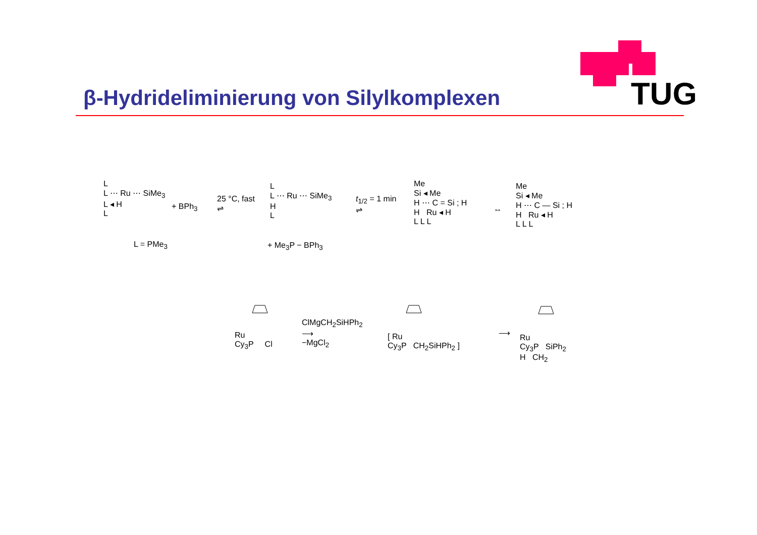TUG
β-Hydrideliminierung von Silylkomplexen
L
L ⋯ Ru ⋯ SiMe<sub>3</sub>
L ◂ H
L
L = PMe<sub>3</sub>
+ BPh<sub>3</sub>
25 °C, fast
⇌
L
L ⋯ Ru ⋯ SiMe<sub>3</sub>
H
L
+ Me<sub>3</sub>P − BPh<sub>3</sub>
t<sub>1/2</sub> = 1 min
⇌
Me
Si ◂ Me
H ⋯ C = Si ; H
H Ru ◂ H
L L L
↔
Me
Si ◂ Me
H ⋯ C — Si ; H
H Ru ◂ H
L L L
Ru
Cy<sub>3</sub>P Cl
ClMgCH<sub>2</sub>SiHPh<sub>2</sub>
⟶
−MgCl<sub>2</sub>
[ Ru
Cy<sub>3</sub>P CH<sub>2</sub>SiHPh<sub>2</sub> ]
⟶
Ru
Cy<sub>3</sub>P SiPh<sub>2</sub>
H CH<sub>2</sub>